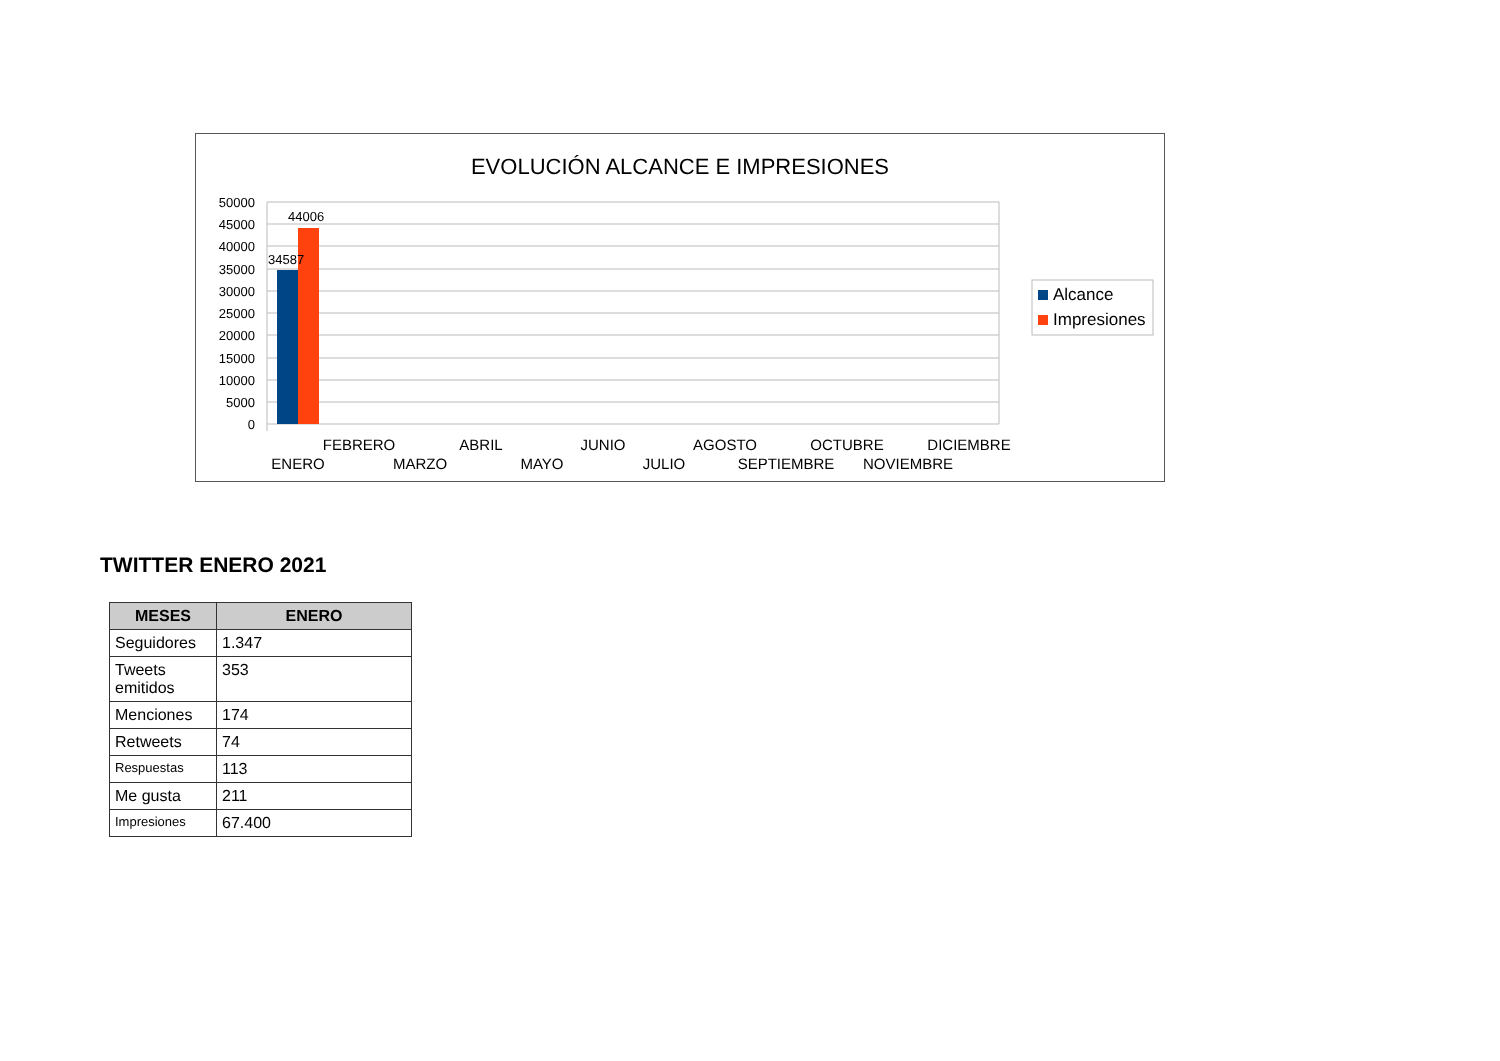EVOLUCIÓN ALCANCE E IMPRESIONES
50000
45000
40000
35000
30000
25000
20000
15000
10000
5000
0
34587
44006
FEBRERO
ABRIL
JUNIO
AGOSTO
OCTUBRE
DICIEMBRE
ENERO
MARZO
MAYO
JULIO
SEPTIEMBRE
NOVIEMBRE
Alcance
Impresiones
TWITTER ENERO 2021
| MESES | ENERO |
| --- | --- |
| Seguidores | 1.347 |
| Tweets emitidos | 353 |
| Menciones | 174 |
| Retweets | 74 |
| Respuestas | 113 |
| Me gusta | 211 |
| Impresiones | 67.400 |